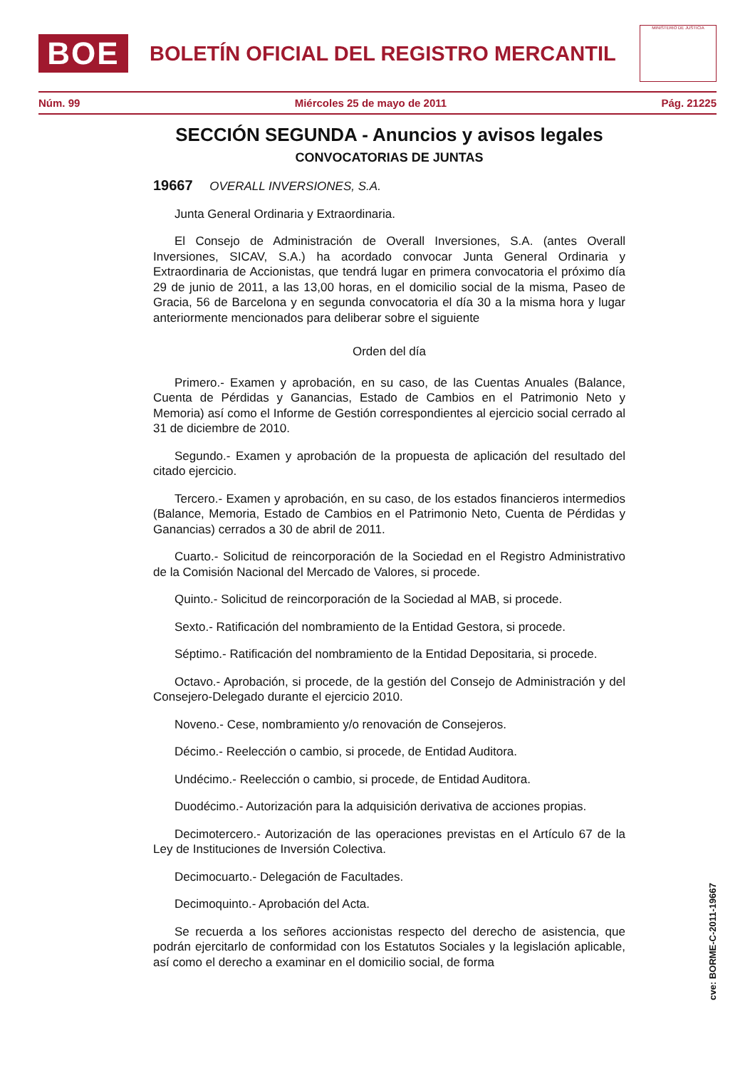BOE
BOLETÍN OFICIAL DEL REGISTRO MERCANTIL
MINISTERIO DE JUSTICIA
Núm. 99 Miércoles 25 de mayo de 2011 Pág. 21225
SECCIÓN SEGUNDA - Anuncios y avisos legales
CONVOCATORIAS DE JUNTAS
19667 OVERALL INVERSIONES, S.A.
Junta General Ordinaria y Extraordinaria.
El Consejo de Administración de Overall Inversiones, S.A. (antes Overall Inversiones, SICAV, S.A.) ha acordado convocar Junta General Ordinaria y Extraordinaria de Accionistas, que tendrá lugar en primera convocatoria el próximo día 29 de junio de 2011, a las 13,00 horas, en el domicilio social de la misma, Paseo de Gracia, 56 de Barcelona y en segunda convocatoria el día 30 a la misma hora y lugar anteriormente mencionados para deliberar sobre el siguiente
Orden del día
Primero.- Examen y aprobación, en su caso, de las Cuentas Anuales (Balance, Cuenta de Pérdidas y Ganancias, Estado de Cambios en el Patrimonio Neto y Memoria) así como el Informe de Gestión correspondientes al ejercicio social cerrado al 31 de diciembre de 2010.
Segundo.- Examen y aprobación de la propuesta de aplicación del resultado del citado ejercicio.
Tercero.- Examen y aprobación, en su caso, de los estados financieros intermedios (Balance, Memoria, Estado de Cambios en el Patrimonio Neto, Cuenta de Pérdidas y Ganancias) cerrados a 30 de abril de 2011.
Cuarto.- Solicitud de reincorporación de la Sociedad en el Registro Administrativo de la Comisión Nacional del Mercado de Valores, si procede.
Quinto.- Solicitud de reincorporación de la Sociedad al MAB, si procede.
Sexto.- Ratificación del nombramiento de la Entidad Gestora, si procede.
Séptimo.- Ratificación del nombramiento de la Entidad Depositaria, si procede.
Octavo.- Aprobación, si procede, de la gestión del Consejo de Administración y del Consejero-Delegado durante el ejercicio 2010.
Noveno.- Cese, nombramiento y/o renovación de Consejeros.
Décimo.- Reelección o cambio, si procede, de Entidad Auditora.
Undécimo.- Reelección o cambio, si procede, de Entidad Auditora.
Duodécimo.- Autorización para la adquisición derivativa de acciones propias.
Decimotercero.- Autorización de las operaciones previstas en el Artículo 67 de la Ley de Instituciones de Inversión Colectiva.
Decimocuarto.- Delegación de Facultades.
Decimoquinto.- Aprobación del Acta.
Se recuerda a los señores accionistas respecto del derecho de asistencia, que podrán ejercitarlo de conformidad con los Estatutos Sociales y la legislación aplicable, así como el derecho a examinar en el domicilio social, de forma
cve: BORME-C-2011-19667